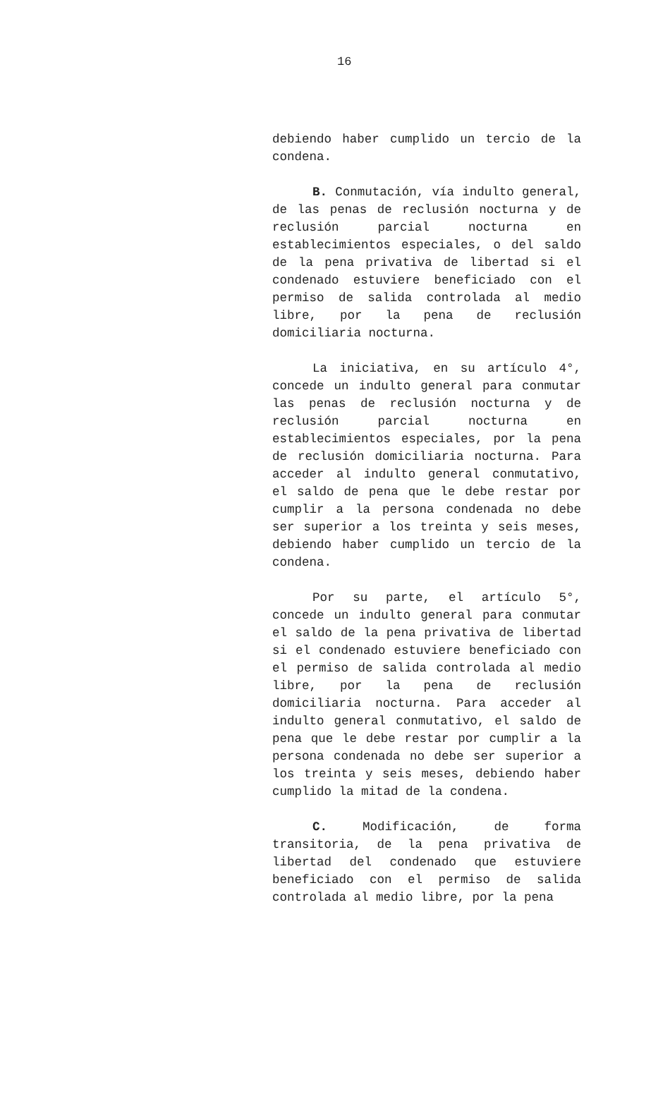16
debiendo haber cumplido un tercio de la condena.
B. Conmutación, vía indulto general, de las penas de reclusión nocturna y de reclusión parcial nocturna en establecimientos especiales, o del saldo de la pena privativa de libertad si el condenado estuviere beneficiado con el permiso de salida controlada al medio libre, por la pena de reclusión domiciliaria nocturna.
La iniciativa, en su artículo 4°, concede un indulto general para conmutar las penas de reclusión nocturna y de reclusión parcial nocturna en establecimientos especiales, por la pena de reclusión domiciliaria nocturna. Para acceder al indulto general conmutativo, el saldo de pena que le debe restar por cumplir a la persona condenada no debe ser superior a los treinta y seis meses, debiendo haber cumplido un tercio de la condena.
Por su parte, el artículo 5°, concede un indulto general para conmutar el saldo de la pena privativa de libertad si el condenado estuviere beneficiado con el permiso de salida controlada al medio libre, por la pena de reclusión domiciliaria nocturna. Para acceder al indulto general conmutativo, el saldo de pena que le debe restar por cumplir a la persona condenada no debe ser superior a los treinta y seis meses, debiendo haber cumplido la mitad de la condena.
C. Modificación, de forma transitoria, de la pena privativa de libertad del condenado que estuviere beneficiado con el permiso de salida controlada al medio libre, por la pena